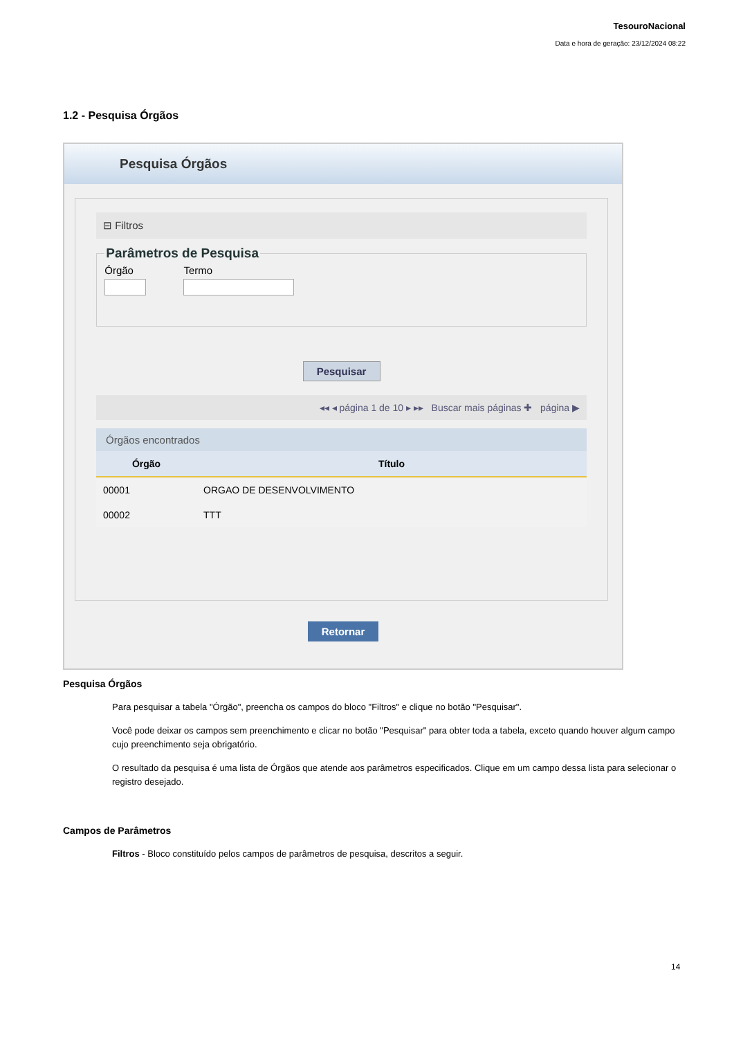TesouroNacional
Data e hora de geração: 23/12/2024 08:22
1.2 - Pesquisa Órgãos
Pesquisa Órgãos
⊟ Filtros
Parâmetros de Pesquisa
Órgão Termo
Pesquisar
◂◂ ◂ página 1 de 10 ▸ ▸▸ Buscar mais páginas ✚ página ▶
Órgãos encontrados
| Órgão | Título |
| --- | --- |
| 00001 | ORGAO DE DESENVOLVIMENTO |
| 00002 | TTT |
Retornar
Pesquisa Órgãos
Para pesquisar a tabela "Órgão", preencha os campos do bloco "Filtros" e clique no botão "Pesquisar".
Você pode deixar os campos sem preenchimento e clicar no botão "Pesquisar" para obter toda a tabela, exceto quando houver algum campo cujo preenchimento seja obrigatório.
O resultado da pesquisa é uma lista de Órgãos que atende aos parâmetros especificados. Clique em um campo dessa lista para selecionar o registro desejado.
Campos de Parâmetros
Filtros - Bloco constituído pelos campos de parâmetros de pesquisa, descritos a seguir.
14